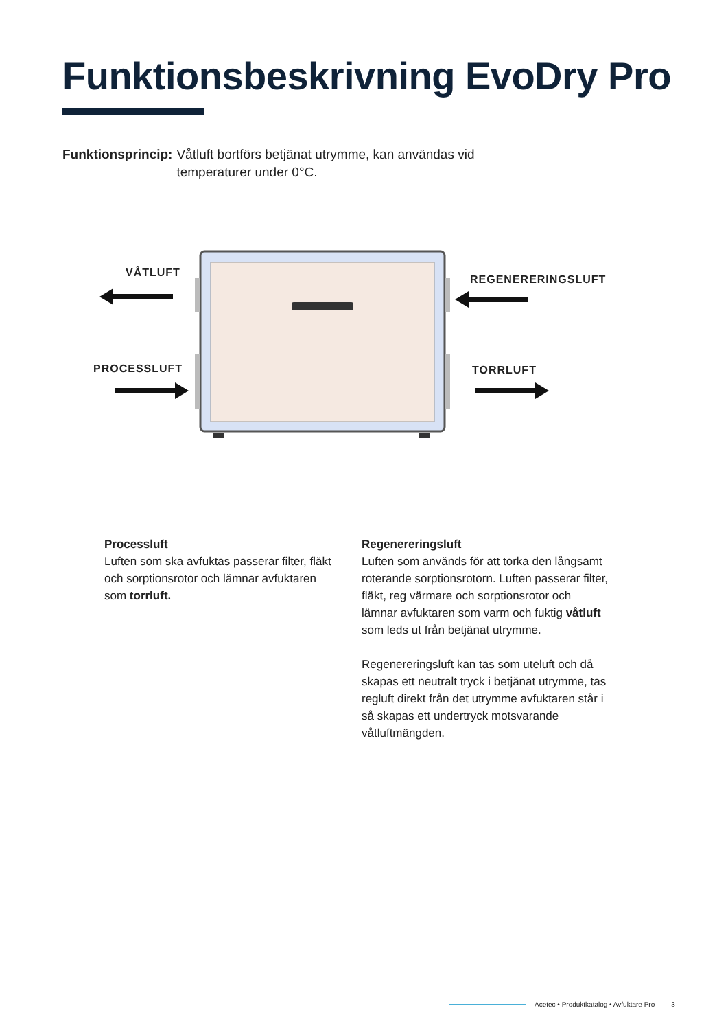Funktionsbeskrivning EvoDry Pro
Funktionsprincip: Våtluft bortförs betjänat utrymme, kan användas vid
temperaturer under 0°C.
VÅTLUFT
REGENERERINGSLUFT
PROCESSLUFT TORRLUFT
Processluft
Luften som ska avfuktas passerar filter, fläkt och sorptionsrotor och lämnar avfuktaren som torrluft.
Regenereringsluft
Luften som används för att torka den långsamt roterande sorptionsrotorn. Luften passerar filter, fläkt, reg värmare och sorptionsrotor och lämnar avfuktaren som varm och fuktig våtluft som leds ut från betjänat utrymme.
Regenereringsluft kan tas som uteluft och då skapas ett neutralt tryck i betjänat utrymme, tas regluft direkt från det utrymme avfuktaren står i så skapas ett undertryck motsvarande våtluftmängden.
Acetec • Produktkatalog • Avfuktare Pro 3